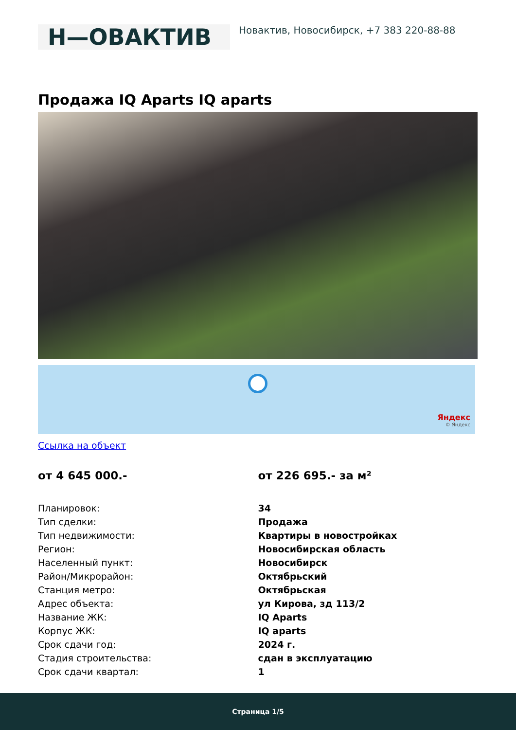Н—ОВАКТИВ
Новактив, Новосибирск, +7 383 220-88-88
Продажа IQ Aparts IQ aparts
Яндекс
© Яндекс
Ссылка на объект
от 4 645 000.- от 226 695.- за м²
| Планировок: | 34 |
| Тип сделки: | Продажа |
| Тип недвижимости: | Квартиры в новостройках |
| Регион: | Новосибирская область |
| Населенный пункт: | Новосибирск |
| Район/Микрорайон: | Октябрьский |
| Станция метро: | Октябрьская |
| Адрес объекта: | ул Кирова, зд 113/2 |
| Название ЖК: | IQ Aparts |
| Корпус ЖК: | IQ aparts |
| Срок сдачи год: | 2024 г. |
| Стадия строительства: | сдан в эксплуатацию |
| Срок сдачи квартал: | 1 |
Страница 1/5